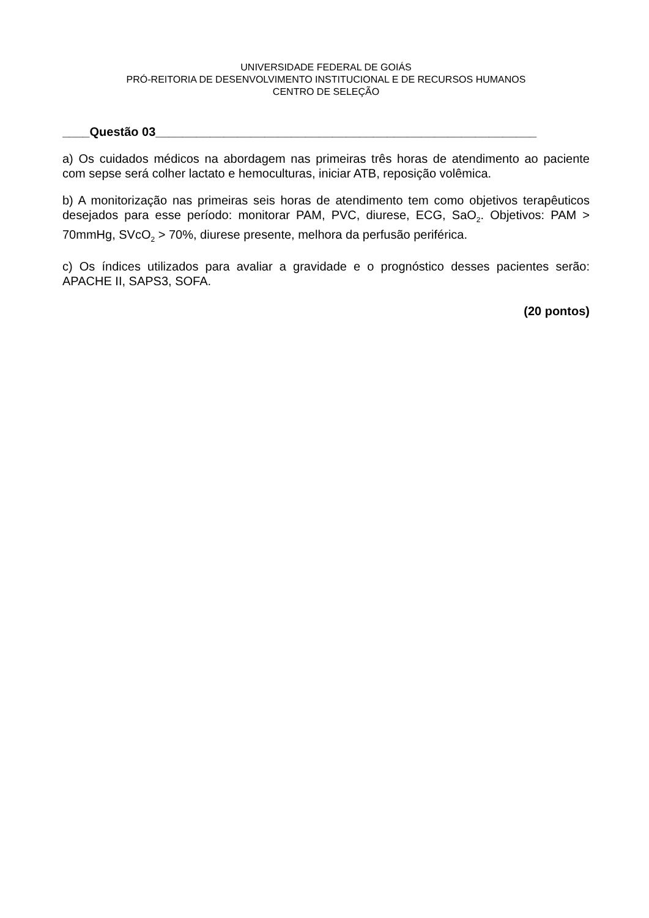UNIVERSIDADE FEDERAL DE GOIÁS
PRÓ-REITORIA DE DESENVOLVIMENTO INSTITUCIONAL E DE RECURSOS HUMANOS
CENTRO DE SELEÇÃO
____Questão 03________________________________________________________
a) Os cuidados médicos na abordagem nas primeiras três horas de atendimento ao paciente com sepse será colher lactato e hemoculturas, iniciar ATB, reposição volêmica.
b) A monitorização nas primeiras seis horas de atendimento tem como objetivos terapêuticos desejados para esse período: monitorar PAM, PVC, diurese, ECG, SaO<sub>2</sub>. Objetivos: PAM > 70mmHg, SVcO<sub>2</sub> > 70%, diurese presente, melhora da perfusão periférica.
c) Os índices utilizados para avaliar a gravidade e o prognóstico desses pacientes serão: APACHE II, SAPS3, SOFA.
(20 pontos)